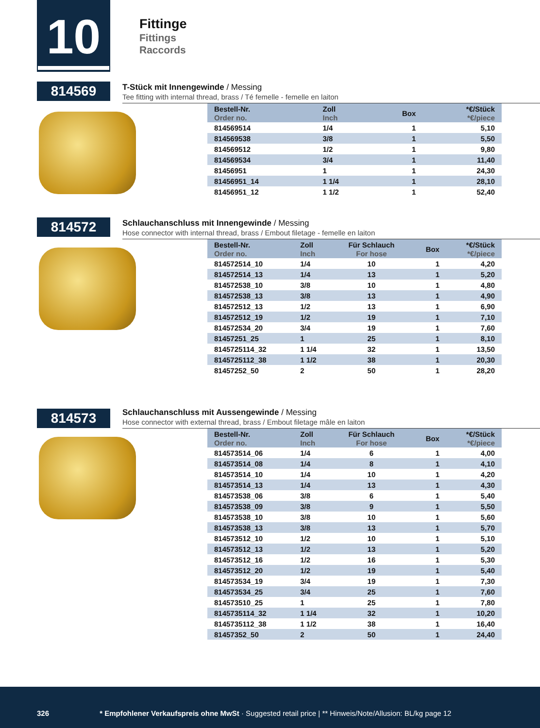10
Fittinge
Fittings
Raccords
814569
T-Stück mit Innengewinde / Messing
Tee fitting with internal thread, brass / Té femelle - femelle en laiton
| Bestell-Nr. Order no. | Zoll Inch | Box | *€/Stück *€/piece |
| --- | --- | --- | --- |
| 814569514 | 1/4 | 1 | 5,10 |
| 814569538 | 3/8 | 1 | 5,50 |
| 814569512 | 1/2 | 1 | 9,80 |
| 814569534 | 3/4 | 1 | 11,40 |
| 81456951 | 1 | 1 | 24,30 |
| 81456951_14 | 1 1/4 | 1 | 28,10 |
| 81456951_12 | 1 1/2 | 1 | 52,40 |
814572
Schlauchanschluss mit Innengewinde / Messing
Hose connector with internal thread, brass / Embout filetage - femelle en laiton
| Bestell-Nr. Order no. | Zoll Inch | Für Schlauch For hose | Box | *€/Stück *€/piece |
| --- | --- | --- | --- | --- |
| 814572514_10 | 1/4 | 10 | 1 | 4,20 |
| 814572514_13 | 1/4 | 13 | 1 | 5,20 |
| 814572538_10 | 3/8 | 10 | 1 | 4,80 |
| 814572538_13 | 3/8 | 13 | 1 | 4,90 |
| 814572512_13 | 1/2 | 13 | 1 | 6,90 |
| 814572512_19 | 1/2 | 19 | 1 | 7,10 |
| 814572534_20 | 3/4 | 19 | 1 | 7,60 |
| 81457251_25 | 1 | 25 | 1 | 8,10 |
| 8145725114_32 | 1 1/4 | 32 | 1 | 13,50 |
| 8145725112_38 | 1 1/2 | 38 | 1 | 20,30 |
| 81457252_50 | 2 | 50 | 1 | 28,20 |
814573
Schlauchanschluss mit Aussengewinde / Messing
Hose connector with external thread, brass / Embout filetage mâle en laiton
| Bestell-Nr. Order no. | Zoll Inch | Für Schlauch For hose | Box | *€/Stück *€/piece |
| --- | --- | --- | --- | --- |
| 814573514_06 | 1/4 | 6 | 1 | 4,00 |
| 814573514_08 | 1/4 | 8 | 1 | 4,10 |
| 814573514_10 | 1/4 | 10 | 1 | 4,20 |
| 814573514_13 | 1/4 | 13 | 1 | 4,30 |
| 814573538_06 | 3/8 | 6 | 1 | 5,40 |
| 814573538_09 | 3/8 | 9 | 1 | 5,50 |
| 814573538_10 | 3/8 | 10 | 1 | 5,60 |
| 814573538_13 | 3/8 | 13 | 1 | 5,70 |
| 814573512_10 | 1/2 | 10 | 1 | 5,10 |
| 814573512_13 | 1/2 | 13 | 1 | 5,20 |
| 814573512_16 | 1/2 | 16 | 1 | 5,30 |
| 814573512_20 | 1/2 | 19 | 1 | 5,40 |
| 814573534_19 | 3/4 | 19 | 1 | 7,30 |
| 814573534_25 | 3/4 | 25 | 1 | 7,60 |
| 814573510_25 | 1 | 25 | 1 | 7,80 |
| 8145735114_32 | 1 1/4 | 32 | 1 | 10,20 |
| 8145735112_38 | 1 1/2 | 38 | 1 | 16,40 |
| 81457352_50 | 2 | 50 | 1 | 24,40 |
326 * Empfohlener Verkaufspreis ohne MwSt · Suggested retail price | ** Hinweis/Note/Allusion: BL/kg page 12